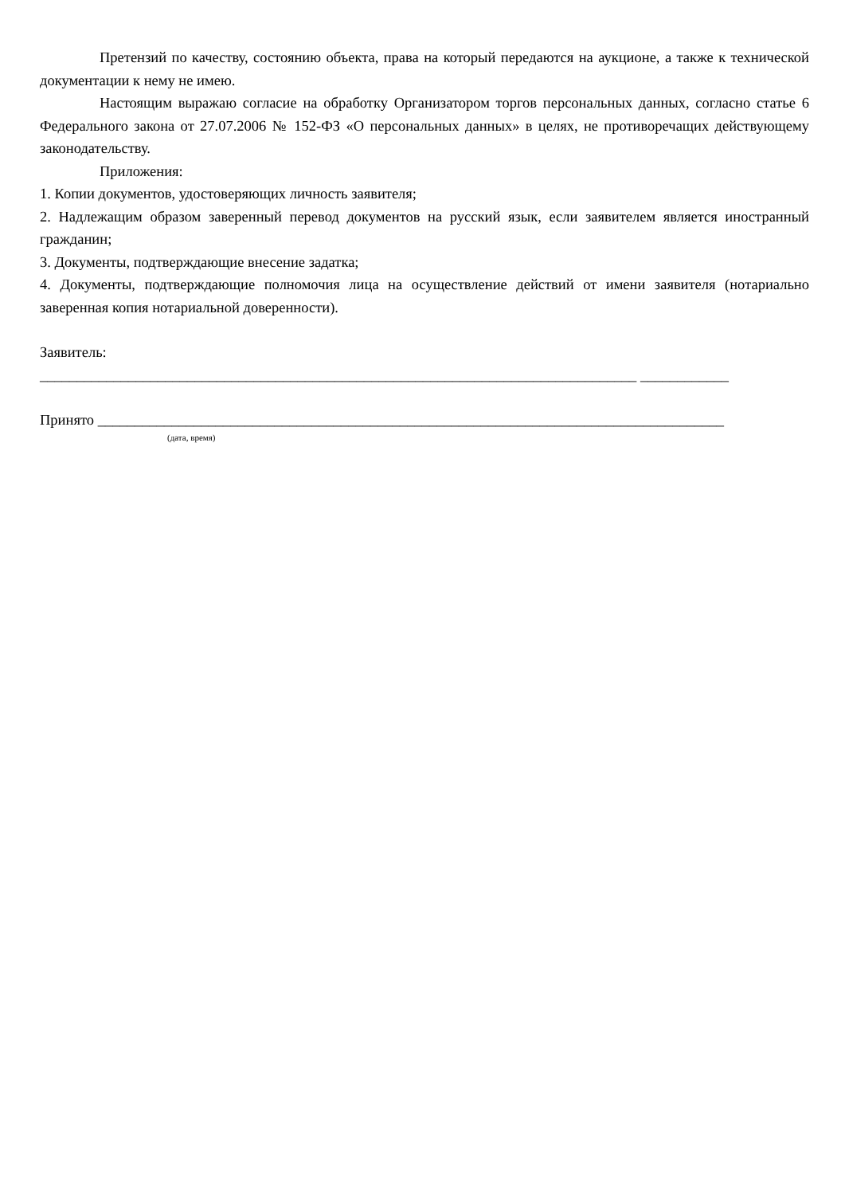Претензий по качеству, состоянию объекта, права на который передаются на аукционе, а также к технической документации к нему не имею.
Настоящим выражаю согласие на обработку Организатором торгов персональных данных, согласно статье 6 Федерального закона от 27.07.2006 № 152-ФЗ «О персональных данных» в целях, не противоречащих действующему законодательству.
Приложения:
1. Копии документов, удостоверяющих личность заявителя;
2. Надлежащим образом заверенный перевод документов на русский язык, если заявителем является иностранный гражданин;
3. Документы, подтверждающие внесение задатка;
4. Документы, подтверждающие полномочия лица на осуществление действий от имени заявителя (нотариально заверенная копия нотариальной доверенности).
Заявитель:
_________________________________________________________________________________ ____________
Принято _____________________________________________________________________________________
(дата, время)